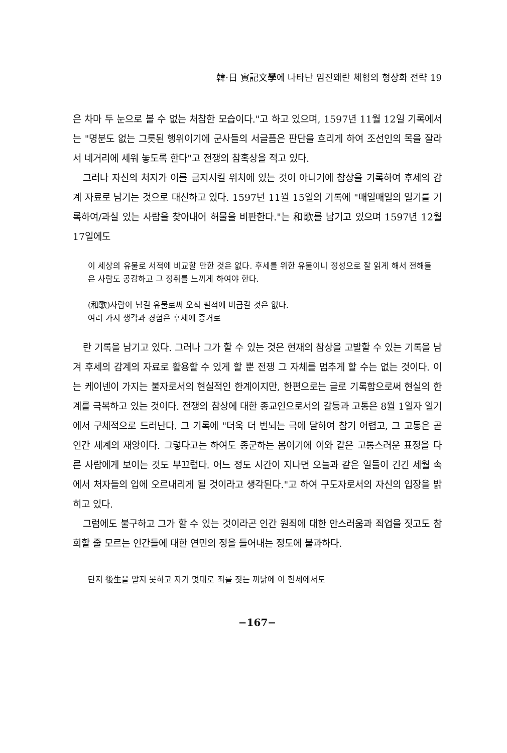韓·日 實記文學에 나타난 임진왜란 체험의 형상화 전략 19
은 차마 두 눈으로 볼 수 없는 처참한 모습이다."고 하고 있으며, 1597년 11월 12일 기록에서는 "명분도 없는 그릇된 행위이기에 군사들의 서글픔은 판단을 흐리게 하여 조선인의 목을 잘라서 네거리에 세워 놓도록 한다"고 전쟁의 참혹상을 적고 있다.
그러나 자신의 처지가 이를 금지시킬 위치에 있는 것이 아니기에 참상을 기록하여 후세의 감계 자료로 남기는 것으로 대신하고 있다. 1597년 11월 15일의 기록에 "매일매일의 일기를 기록하여/과실 있는 사람을 찾아내어 허물을 비판한다."는 和歌를 남기고 있으며 1597년 12월 17일에도
이 세상의 유물로 서적에 비교할 만한 것은 없다. 후세를 위한 유물이니 정성으로 잘 읽게 해서 전해들은 사람도 공감하고 그 정취를 느끼게 하여야 한다.
(和歌)사람이 남길 유물로써 오직 필적에 버금갈 것은 없다.
여러 가지 생각과 경험은 후세에 증거로
란 기록을 남기고 있다. 그러나 그가 할 수 있는 것은 현재의 참상을 고발할 수 있는 기록을 남겨 후세의 감계의 자료로 활용할 수 있게 할 뿐 전쟁 그 자체를 멈추게 할 수는 없는 것이다. 이는 케이넨이 가지는 불자로서의 현실적인 한계이지만, 한편으로는 글로 기록함으로써 현실의 한계를 극복하고 있는 것이다. 전쟁의 참상에 대한 종교인으로서의 갈등과 고통은 8월 1일자 일기에서 구체적으로 드러난다. 그 기록에 "더욱 더 번뇌는 극에 달하여 참기 어렵고, 그 고통은 곧 인간 세계의 재앙이다. 그렇다고는 하여도 종군하는 몸이기에 이와 같은 고통스러운 표정을 다른 사람에게 보이는 것도 부끄럽다. 어느 정도 시간이 지나면 오늘과 같은 일들이 긴긴 세월 속에서 처자들의 입에 오르내리게 될 것이라고 생각된다."고 하여 구도자로서의 자신의 입장을 밝히고 있다.
그럼에도 불구하고 그가 할 수 있는 것이라곤 인간 원죄에 대한 안스러움과 죄업을 짓고도 참회할 줄 모르는 인간들에 대한 연민의 정을 들어내는 정도에 불과하다.
단지 後生을 알지 못하고 자기 멋대로 죄를 짓는 까닭에 이 현세에서도
−167−